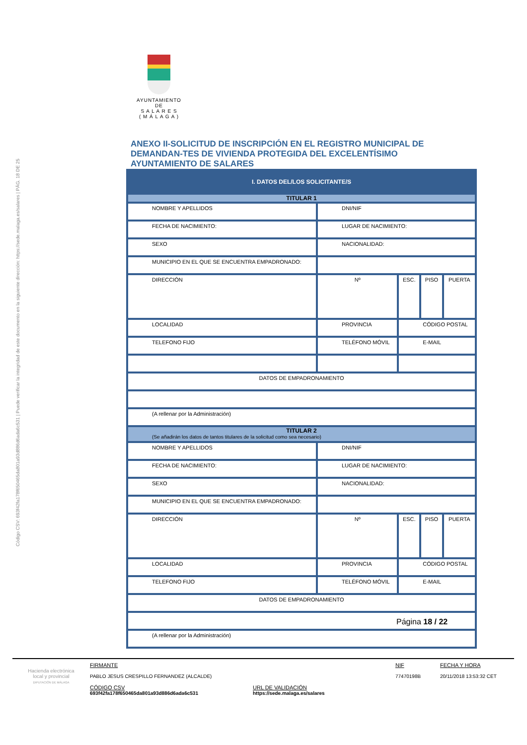Código CSV: 693f42fa178f650465da801a93d886d6ada6c531 | Puede verificar la integridad de este documento en la siguiente dirección: https://sede.malaga.es/salares | PÁG. 18 DE 25
AYUNTAMIENTO
DE
S A L A R E S
( M Á L A G A )
ANEXO II-SOLICITUD DE INSCRIPCIÓN EN EL REGISTRO MUNICIPAL DE DEMANDAN-TES DE VIVIENDA PROTEGIDA DEL EXCELENTÍSIMO AYUNTAMIENTO DE SALARES
| I. DATOS DEL/LOS SOLICITANTE/S | | | | | |
| TITULAR 1 | | | | | |
| NOMBRE Y APELLIDOS | | DNI/NIF | | | |
| FECHA DE NACIMIENTO: | | LUGAR DE NACIMIENTO: | | | |
| SEXO | | NACIONALIDAD: | | | |
| MUNICIPIO EN EL QUE SE ENCUENTRA EMPADRONADO: | | | | | |
| DIRECCIÓN | | Nº | ESC. | PISO | PUERTA |
| LOCALIDAD | PROVINCIA | | CÓDIGO POSTAL | | |
| TELEFONO FIJO | TELÉFONO MÓVIL | | E-MAIL | | |
| DATOS DE EMPADRONAMIENTO | | | | | |
| (A rellenar por la Administración) | | | | | |
| TITULAR 2 (Se añadirán los datos de tantos titulares de la solicitud como sea necesario) | | | | | |
| NOMBRE Y APELLIDOS | | DNI/NIF | | | |
| FECHA DE NACIMIENTO: | | LUGAR DE NACIMIENTO: | | | |
| SEXO | | NACIONALIDAD: | | | |
| MUNICIPIO EN EL QUE SE ENCUENTRA EMPADRONADO: | | | | | |
| DIRECCIÓN | | Nº | ESC. | PISO | PUERTA |
| LOCALIDAD | PROVINCIA | | CÓDIGO POSTAL | | |
| TELEFONO FIJO | TELÉFONO MÓVIL | | E-MAIL | | |
| DATOS DE EMPADRONAMIENTO | | | | | |
| (A rellenar por la Administración) | | | | | |
Página 18 / 22
Hacienda electrónica
local y provincial
DIPUTACIÓN DE MÁLAGA
FIRMANTE
PABLO JESUS CRESPILLO FERNANDEZ (ALCALDE)
CÓDIGO CSV
693f42fa178f650465da801a93d886d6ada6c531
URL DE VALIDACIÓN
https://sede.malaga.es/salares
NIF
77470198B
FECHA Y HORA
20/11/2018 13:53:32 CET